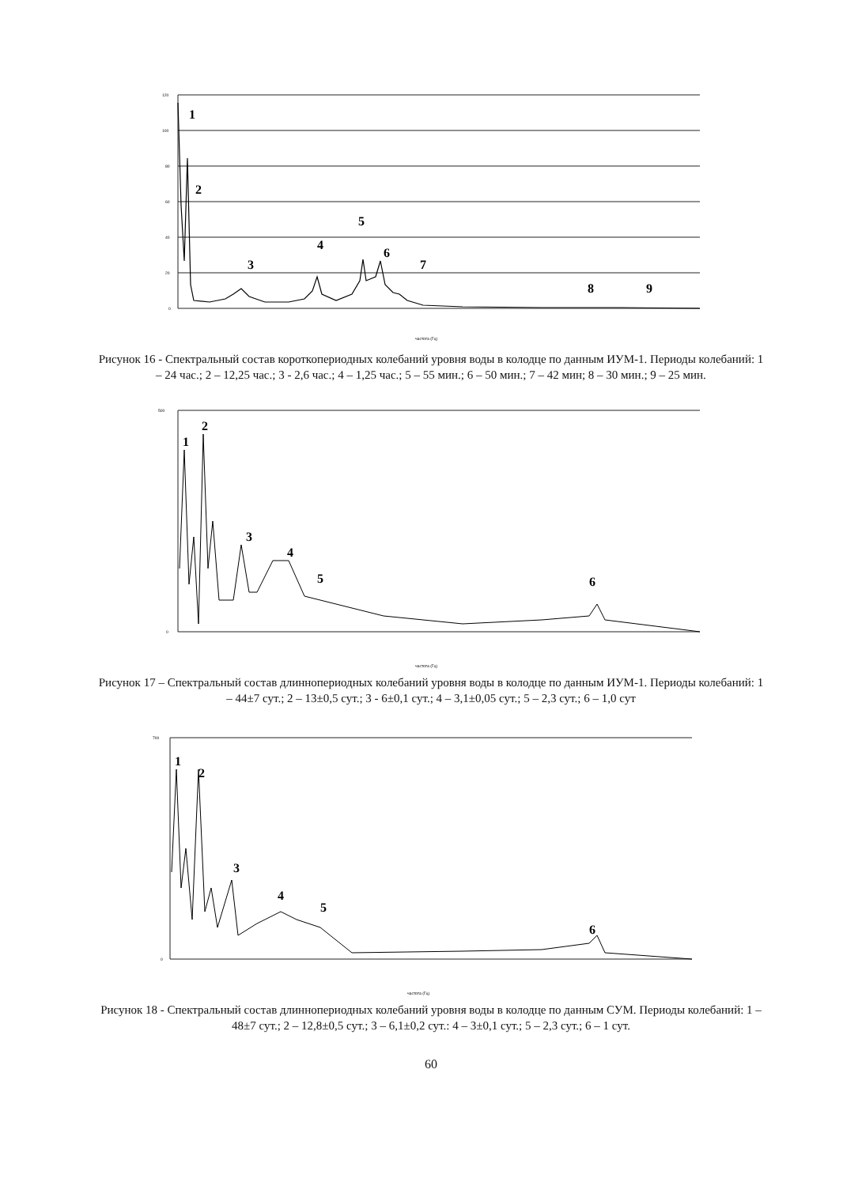1
2
3
4
5
6
7
8
9
120
100
80
60
40
20
0
частота (Гц)
Рисунок 16 - Спектральный состав короткопериодных колебаний уровня воды в колодце по данным ИУМ-1. Периоды колебаний: 1 – 24 час.; 2 – 12,25 час.; 3 - 2,6 час.; 4 – 1,25 час.; 5 – 55 мин.; 6 – 50 мин.; 7 – 42 мин; 8 – 30 мин.; 9 – 25 мин.
1
2
3
4
5
6
500
0
частота (Гц)
Рисунок 17 – Спектральный состав длиннопериодных колебаний уровня воды в колодце по данным ИУМ-1. Периоды колебаний: 1 – 44±7 сут.; 2 – 13±0,5 сут.; 3 - 6±0,1 сут.; 4 – 3,1±0,05 сут.; 5 – 2,3 сут.; 6 – 1,0 сут
1
2
3
4
5
6
700
0
частота (Гц)
Рисунок 18 - Спектральный состав длиннопериодных колебаний уровня воды в колодце по данным СУМ. Периоды колебаний: 1 – 48±7 сут.; 2 – 12,8±0,5 сут.; 3 – 6,1±0,2 сут.: 4 – 3±0,1 сут.; 5 – 2,3 сут.; 6 – 1 сут.
60